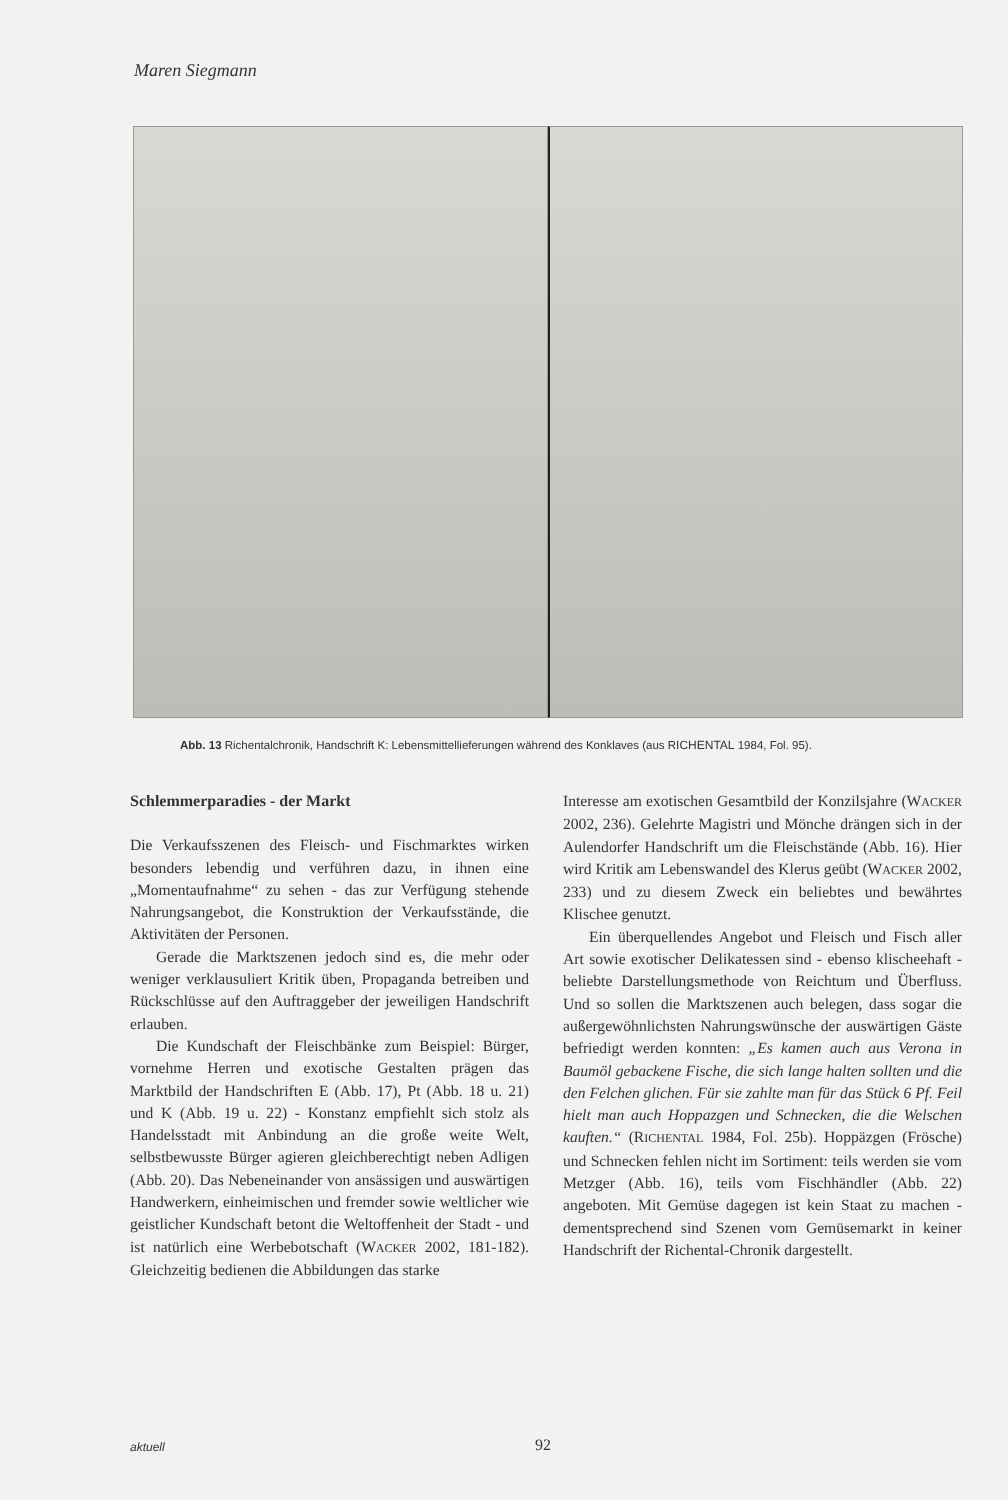Maren Siegmann
Abb. 13 Richentalchronik, Handschrift K: Lebensmittellieferungen während des Konklaves (aus RICHENTAL 1984, Fol. 95).
Schlemmerparadies - der Markt
Die Verkaufsszenen des Fleisch- und Fischmarktes wirken besonders lebendig und verführen dazu, in ihnen eine „Momentaufnahme“ zu sehen - das zur Verfügung stehende Nahrungsangebot, die Konstruktion der Verkaufsstände, die Aktivitäten der Personen.
Gerade die Marktszenen jedoch sind es, die mehr oder weniger verklausuliert Kritik üben, Propaganda betreiben und Rückschlüsse auf den Auftraggeber der jeweiligen Handschrift erlauben.
Die Kundschaft der Fleischbänke zum Beispiel: Bürger, vornehme Herren und exotische Gestalten prägen das Marktbild der Handschriften E (Abb. 17), Pt (Abb. 18 u. 21) und K (Abb. 19 u. 22) - Konstanz empfiehlt sich stolz als Handelsstadt mit Anbindung an die große weite Welt, selbstbewusste Bürger agieren gleichberechtigt neben Adligen (Abb. 20). Das Nebeneinander von ansässigen und auswärtigen Handwerkern, einheimischen und fremder sowie weltlicher wie geistlicher Kundschaft betont die Weltoffenheit der Stadt - und ist natürlich eine Werbebotschaft (WACKER 2002, 181-182). Gleichzeitig bedienen die Abbildungen das starke
Interesse am exotischen Gesamtbild der Konzilsjahre (WACKER 2002, 236). Gelehrte Magistri und Mönche drängen sich in der Aulendorfer Handschrift um die Fleischstände (Abb. 16). Hier wird Kritik am Lebenswandel des Klerus geübt (WACKER 2002, 233) und zu diesem Zweck ein beliebtes und bewährtes Klischee genutzt.
Ein überquellendes Angebot und Fleisch und Fisch aller Art sowie exotischer Delikatessen sind - ebenso klischeehaft - beliebte Darstellungsmethode von Reichtum und Überfluss. Und so sollen die Marktszenen auch belegen, dass sogar die außergewöhnlichsten Nahrungswünsche der auswärtigen Gäste befriedigt werden konnten: „Es kamen auch aus Verona in Baumöl gebackene Fische, die sich lange halten sollten und die den Felchen glichen. Für sie zahlte man für das Stück 6 Pf. Feil hielt man auch Hoppazgen und Schnecken, die die Welschen kauften.“ (RICHENTAL 1984, Fol. 25b). Hoppäzgen (Frösche) und Schnecken fehlen nicht im Sortiment: teils werden sie vom Metzger (Abb. 16), teils vom Fischhändler (Abb. 22) angeboten. Mit Gemüse dagegen ist kein Staat zu machen - dementsprechend sind Szenen vom Gemüsemarkt in keiner Handschrift der Richental-Chronik dargestellt.
aktuell 92